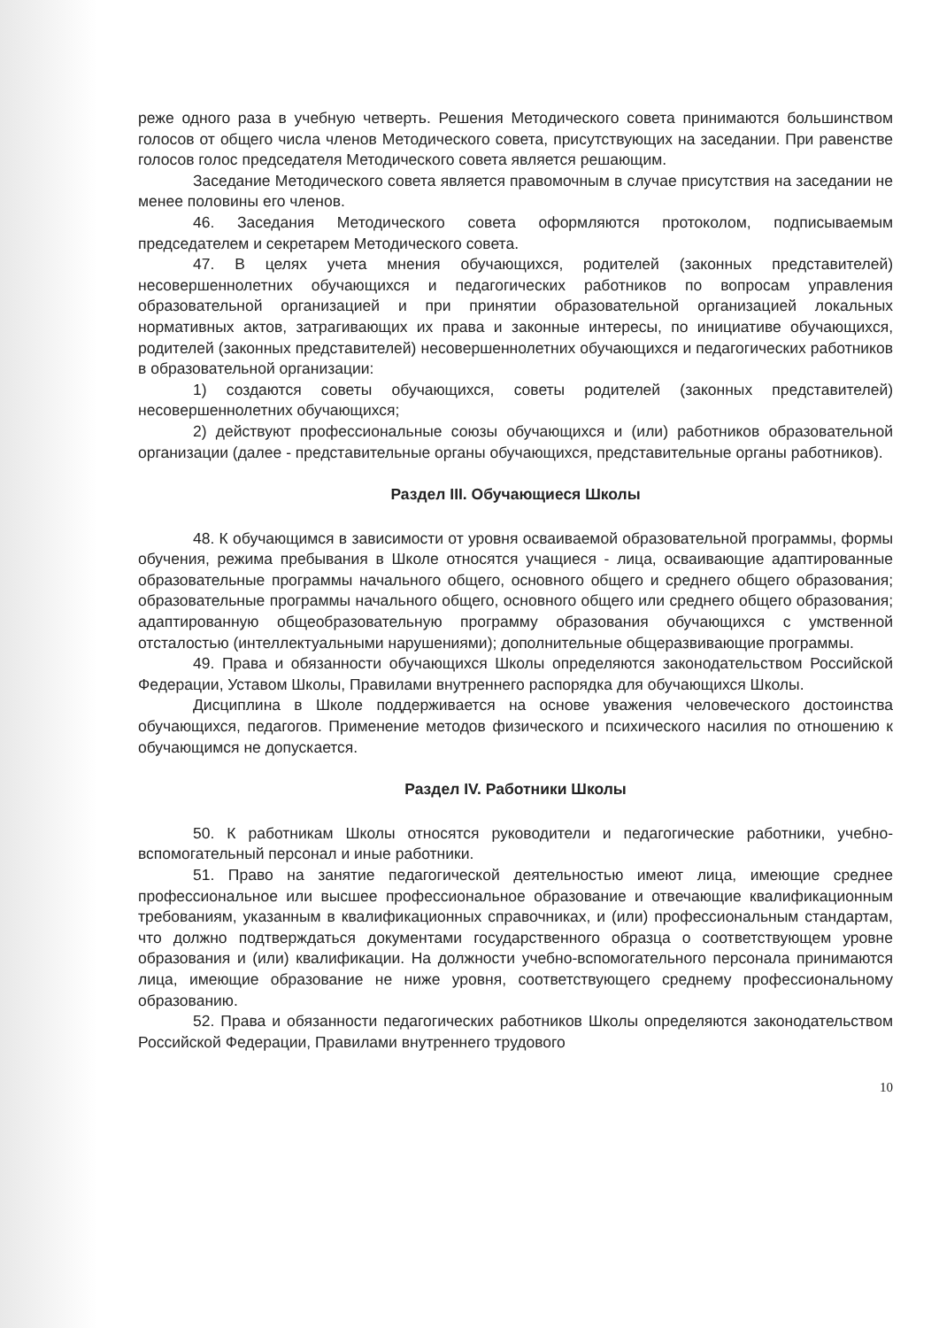реже одного раза в учебную четверть. Решения Методического совета принимаются большинством голосов от общего числа членов Методического совета, присутствующих на заседании. При равенстве голосов голос председателя Методического совета является решающим.
Заседание Методического совета является правомочным в случае присутствия на заседании не менее половины его членов.
46. Заседания Методического совета оформляются протоколом, подписываемым председателем и секретарем Методического совета.
47. В целях учета мнения обучающихся, родителей (законных представителей) несовершеннолетних обучающихся и педагогических работников по вопросам управления образовательной организацией и при принятии образовательной организацией локальных нормативных актов, затрагивающих их права и законные интересы, по инициативе обучающихся, родителей (законных представителей) несовершеннолетних обучающихся и педагогических работников в образовательной организации:
1) создаются советы обучающихся, советы родителей (законных представителей) несовершеннолетних обучающихся;
2) действуют профессиональные союзы обучающихся и (или) работников образовательной организации (далее - представительные органы обучающихся, представительные органы работников).
Раздел III. Обучающиеся Школы
48. К обучающимся в зависимости от уровня осваиваемой образовательной программы, формы обучения, режима пребывания в Школе относятся учащиеся - лица, осваивающие адаптированные образовательные программы начального общего, основного общего и среднего общего образования; образовательные программы начального общего, основного общего или среднего общего образования; адаптированную общеобразовательную программу образования обучающихся с умственной отсталостью (интеллектуальными нарушениями); дополнительные общеразвивающие программы.
49. Права и обязанности обучающихся Школы определяются законодательством Российской Федерации, Уставом Школы, Правилами внутреннего распорядка для обучающихся Школы.
Дисциплина в Школе поддерживается на основе уважения человеческого достоинства обучающихся, педагогов. Применение методов физического и психического насилия по отношению к обучающимся не допускается.
Раздел IV. Работники Школы
50. К работникам Школы относятся руководители и педагогические работники, учебно-вспомогательный персонал и иные работники.
51. Право на занятие педагогической деятельностью имеют лица, имеющие среднее профессиональное или высшее профессиональное образование и отвечающие квалификационным требованиям, указанным в квалификационных справочниках, и (или) профессиональным стандартам, что должно подтверждаться документами государственного образца о соответствующем уровне образования и (или) квалификации. На должности учебно-вспомогательного персонала принимаются лица, имеющие образование не ниже уровня, соответствующего среднему профессиональному образованию.
52. Права и обязанности педагогических работников Школы определяются законодательством Российской Федерации, Правилами внутреннего трудового
10